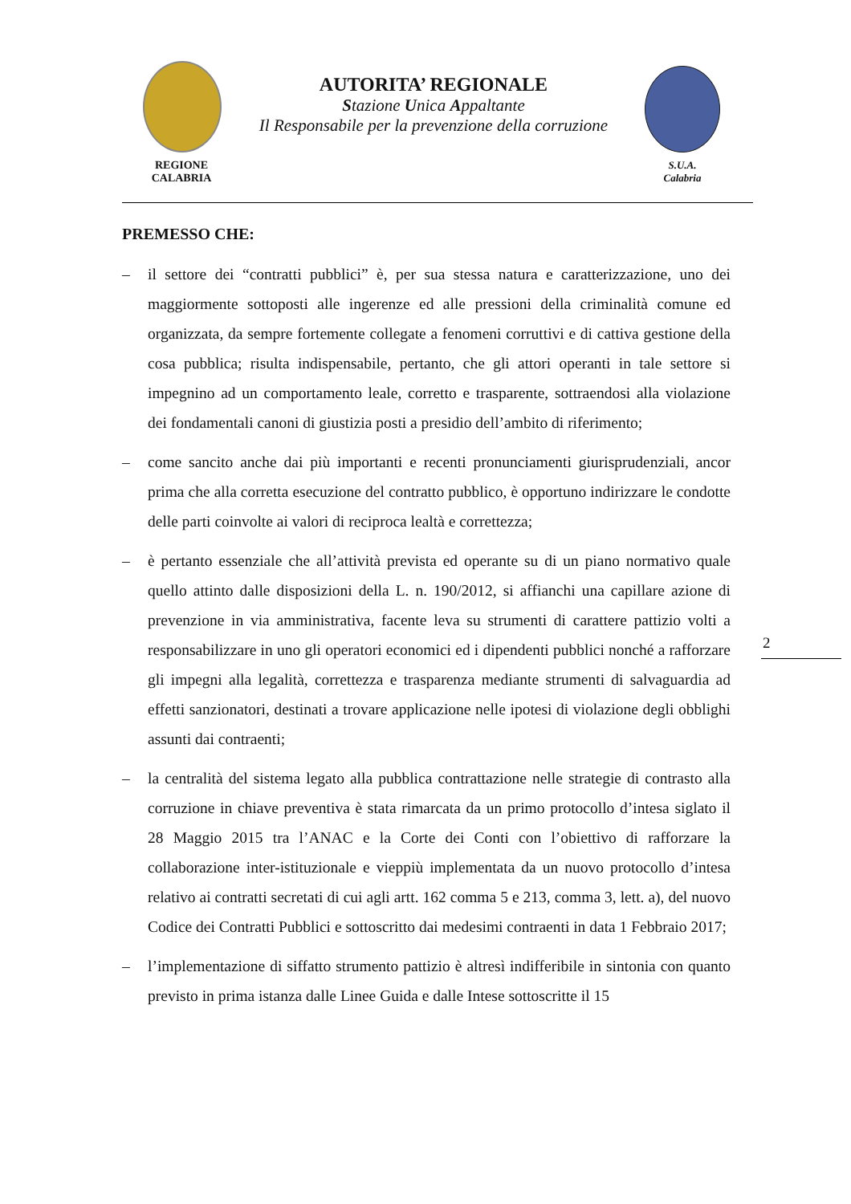REGIONE
CALABRIA
AUTORITA’ REGIONALE
Stazione Unica Appaltante
Il Responsabile per la prevenzione della corruzione
S.U.A.
Calabria
PREMESSO CHE:
– il settore dei “contratti pubblici” è, per sua stessa natura e caratterizzazione, uno dei maggiormente sottoposti alle ingerenze ed alle pressioni della criminalità comune ed organizzata, da sempre fortemente collegate a fenomeni corruttivi e di cattiva gestione della cosa pubblica; risulta indispensabile, pertanto, che gli attori operanti in tale settore si impegnino ad un comportamento leale, corretto e trasparente, sottraendosi alla violazione dei fondamentali canoni di giustizia posti a presidio dell’ambito di riferimento;
– come sancito anche dai più importanti e recenti pronunciamenti giurisprudenziali, ancor prima che alla corretta esecuzione del contratto pubblico, è opportuno indirizzare le condotte delle parti coinvolte ai valori di reciproca lealtà e correttezza;
– è pertanto essenziale che all’attività prevista ed operante su di un piano normativo quale quello attinto dalle disposizioni della L. n. 190/2012, si affianchi una capillare azione di prevenzione in via amministrativa, facente leva su strumenti di carattere pattizio volti a responsabilizzare in uno gli operatori economici ed i dipendenti pubblici nonché a rafforzare gli impegni alla legalità, correttezza e trasparenza mediante strumenti di salvaguardia ad effetti sanzionatori, destinati a trovare applicazione nelle ipotesi di violazione degli obblighi assunti dai contraenti;
– la centralità del sistema legato alla pubblica contrattazione nelle strategie di contrasto alla corruzione in chiave preventiva è stata rimarcata da un primo protocollo d’intesa siglato il 28 Maggio 2015 tra l’ANAC e la Corte dei Conti con l’obiettivo di rafforzare la collaborazione inter-istituzionale e vieppiù implementata da un nuovo protocollo d’intesa relativo ai contratti secretati di cui agli artt. 162 comma 5 e 213, comma 3, lett. a), del nuovo Codice dei Contratti Pubblici e sottoscritto dai medesimi contraenti in data 1 Febbraio 2017;
– l’implementazione di siffatto strumento pattizio è altresì indifferibile in sintonia con quanto previsto in prima istanza dalle Linee Guida e dalle Intese sottoscritte il 15
2